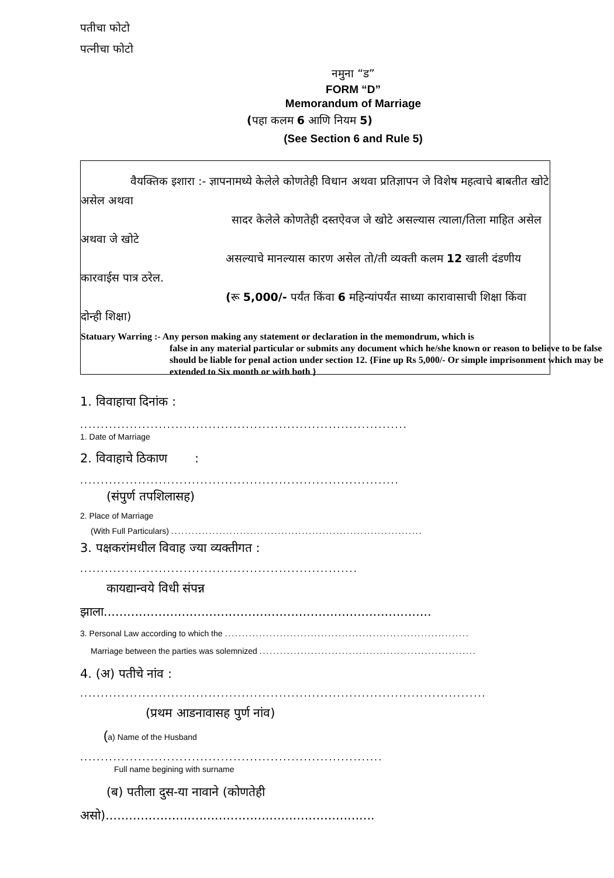पतीचा फोटो
पत्नीचा फोटो
नमुना “ड”
FORM “D”
Memorandum of Marriage
(पहा कलम 6 आणि नियम 5)
(See Section 6 and Rule 5)
वैयक्तिक इशारा :- ज्ञापनामध्ये केलेले कोणतेही विधान अथवा प्रतिज्ञापन जे विशेष महत्वाचे बाबतीत खोटे असेल अथवा
सादर केलेले कोणतेही दस्तऐवज जे खोटे असल्यास त्याला/तिला माहित असेल अथवा जे खोटे
असल्याचे मानल्यास कारण असेल तो/ती व्यक्ती कलम 12 खाली दंडणीय कारवाईस पात्र ठरेल.
(रू 5,000/- पर्यंत किंवा 6 महिन्यांपर्यंत साध्या कारावासाची शिक्षा किंवा दोन्ही शिक्षा)
Statuary Warring :- Any person making any statement or declaration in the memondrum, which is
false in any material particular or submits any document which he/she known or reason to believe to be false should be liable for penal action under section 12. {Fine up Rs 5,000/- Or simple imprisonment which may be extended to Six month or with both }
1. विवाहाचा दिनांक :
...............................................................................
1. Date of Marriage
2. विवाहाचे ठिकाण :
.............................................................................
(संपुर्ण तपशिलासह)
2. Place of Marriage
(With Full Particulars) .........................................................................
3. पक्षकरांमधील विवाह ज्या व्यक्तीगत :
...................................................................
कायद्यान्वये विधी संपन्न
झाला....................................................................................
3. Personal Law according to which the .......................................................................
Marriage between the parties was solemnized ...............................................................
4. (अ) पतीचे नांव :
..................................................................................................
(प्रथम आडनावासह पुर्ण नांव)
(a) Name of the Husband
.........................................................................
Full name begining with surname
(ब) पतीला दुस-या नावाने (कोणतेही
असो).....................................................................